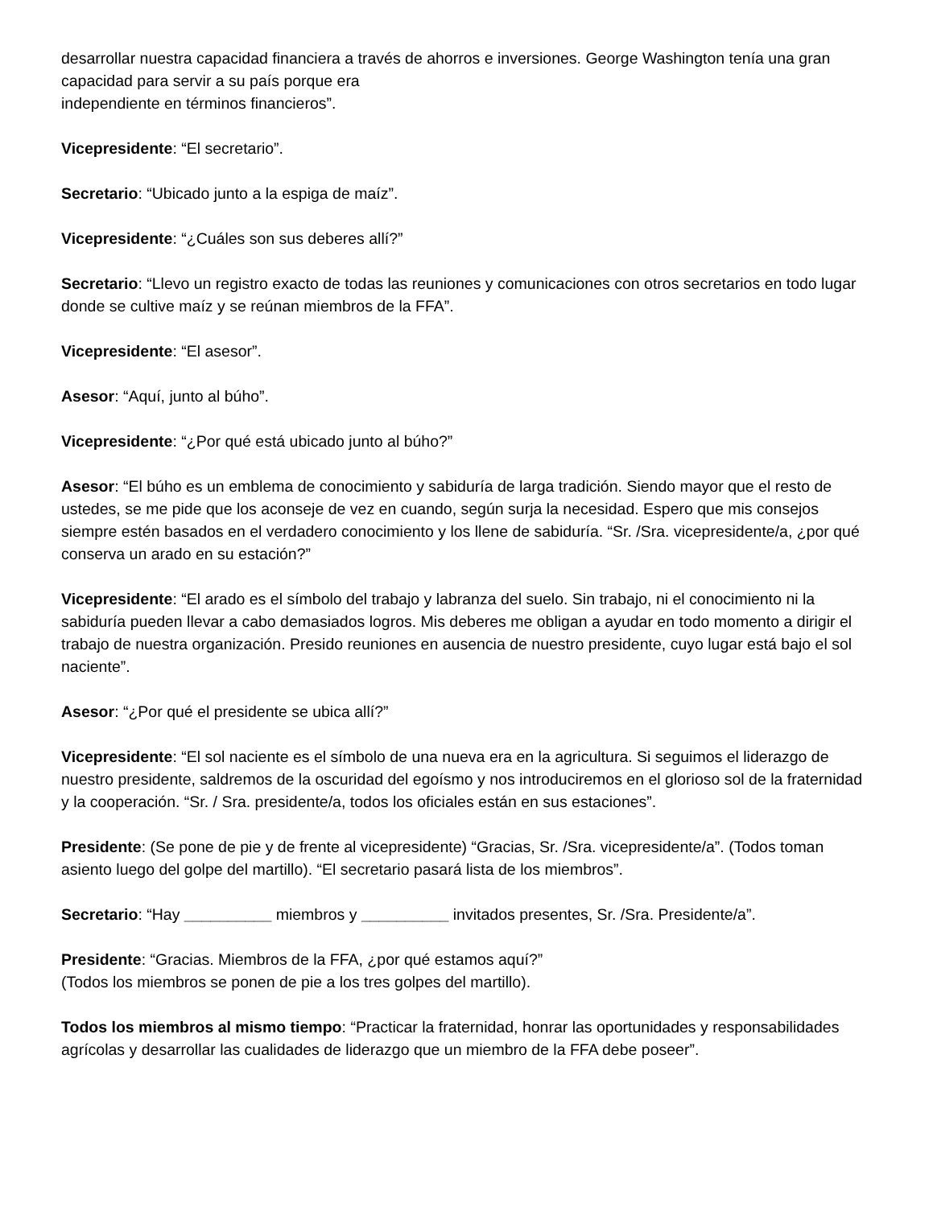desarrollar nuestra capacidad financiera a través de ahorros e inversiones. George Washington tenía una gran capacidad para servir a su país porque era
independiente en términos financieros”.
Vicepresidente: “El secretario”.
Secretario: “Ubicado junto a la espiga de maíz”.
Vicepresidente: “¿Cuáles son sus deberes allí?”
Secretario: “Llevo un registro exacto de todas las reuniones y comunicaciones con otros secretarios en todo lugar donde se cultive maíz y se reúnan miembros de la FFA”.
Vicepresidente: “El asesor”.
Asesor: “Aquí, junto al búho”.
Vicepresidente: “¿Por qué está ubicado junto al búho?”
Asesor: “El búho es un emblema de conocimiento y sabiduría de larga tradición. Siendo mayor que el resto de ustedes, se me pide que los aconseje de vez en cuando, según surja la necesidad. Espero que mis consejos siempre estén basados en el verdadero conocimiento y los llene de sabiduría. “Sr. /Sra. vicepresidente/a, ¿por qué conserva un arado en su estación?”
Vicepresidente: “El arado es el símbolo del trabajo y labranza del suelo. Sin trabajo, ni el conocimiento ni la sabiduría pueden llevar a cabo demasiados logros. Mis deberes me obligan a ayudar en todo momento a dirigir el trabajo de nuestra organización. Presido reuniones en ausencia de nuestro presidente, cuyo lugar está bajo el sol naciente”.
Asesor: “¿Por qué el presidente se ubica allí?”
Vicepresidente: “El sol naciente es el símbolo de una nueva era en la agricultura. Si seguimos el liderazgo de nuestro presidente, saldremos de la oscuridad del egoísmo y nos introduciremos en el glorioso sol de la fraternidad y la cooperación. “Sr. / Sra. presidente/a, todos los oficiales están en sus estaciones”.
Presidente: (Se pone de pie y de frente al vicepresidente) “Gracias, Sr. /Sra. vicepresidente/a”. (Todos toman asiento luego del golpe del martillo). “El secretario pasará lista de los miembros”.
Secretario: “Hay __________ miembros y __________ invitados presentes, Sr. /Sra. Presidente/a”.
Presidente: “Gracias. Miembros de la FFA, ¿por qué estamos aquí?”
(Todos los miembros se ponen de pie a los tres golpes del martillo).
Todos los miembros al mismo tiempo: “Practicar la fraternidad, honrar las oportunidades y responsabilidades agrícolas y desarrollar las cualidades de liderazgo que un miembro de la FFA debe poseer”.